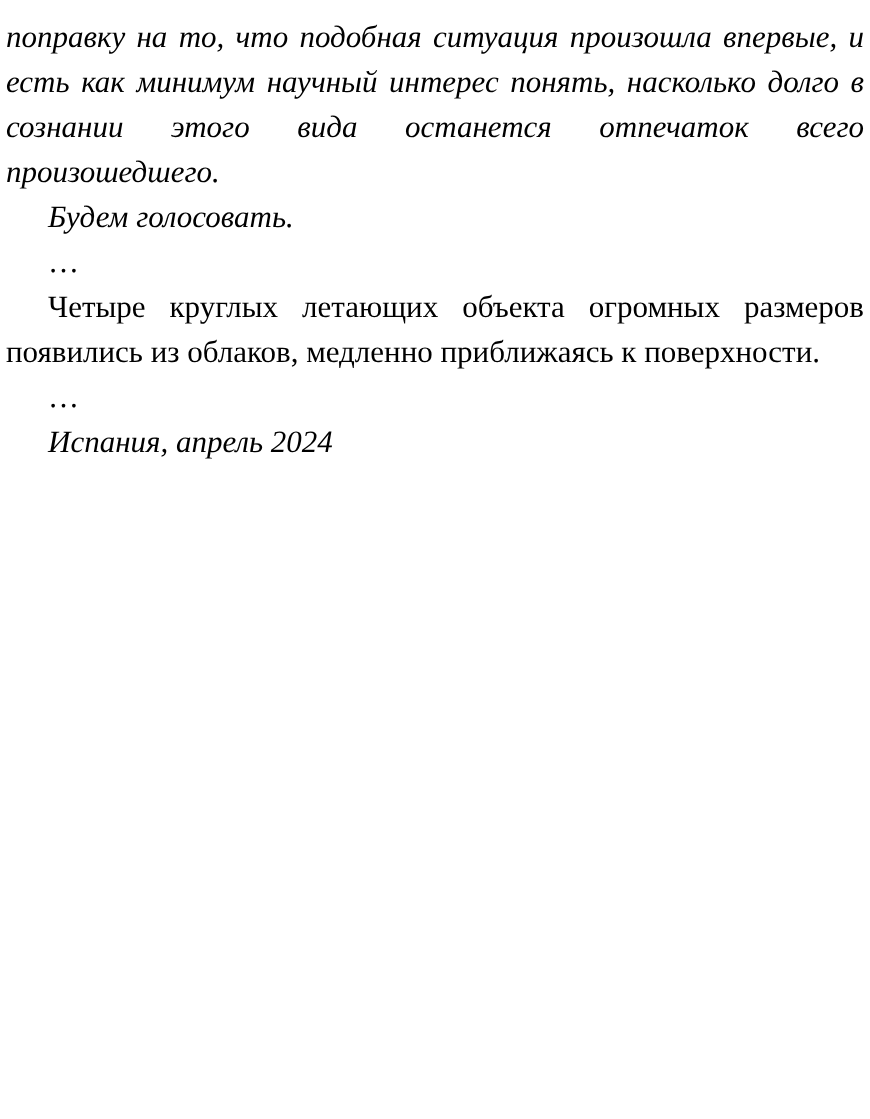поправку на то, что подобная ситуация произошла впер­вые, и есть как минимум научный интерес понять, насколь­ко долго в сознании этого вида останется отпечаток всего произошедшего.
Будем голосовать.
…
Четыре круглых летающих объекта огромных размеров появились из облаков, медленно приближаясь к поверхно­сти.
…
Испания, апрель 2024